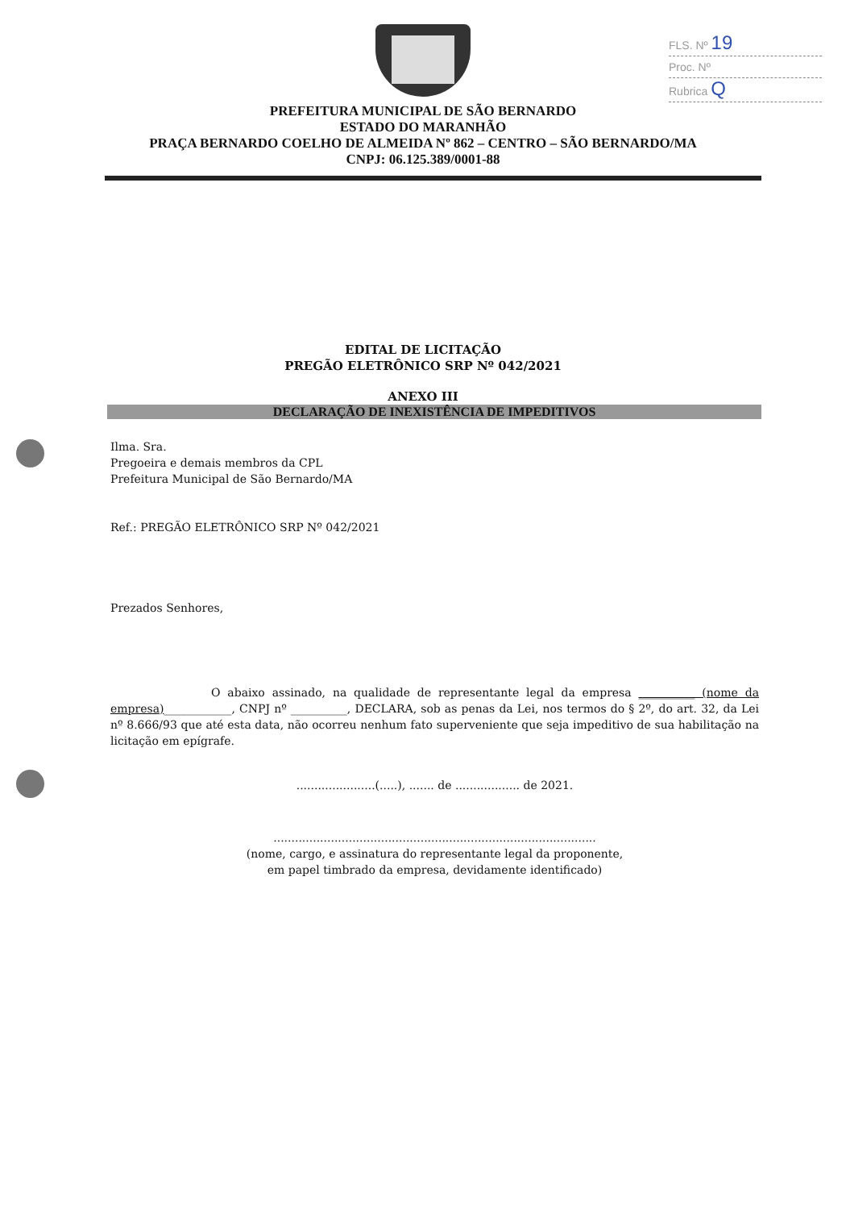FLS. Nº 19
Proc. Nº
Rubrica Q
PREFEITURA MUNICIPAL DE SÃO BERNARDO
ESTADO DO MARANHÃO
PRAÇA BERNARDO COELHO DE ALMEIDA Nº 862 – CENTRO – SÃO BERNARDO/MA
CNPJ: 06.125.389/0001-88
EDITAL DE LICITAÇÃO
PREGÃO ELETRÔNICO SRP Nº 042/2021
ANEXO III
DECLARAÇÃO DE INEXISTÊNCIA DE IMPEDITIVOS
Ilma. Sra.
Pregoeira e demais membros da CPL
Prefeitura Municipal de São Bernardo/MA
Ref.: PREGÃO ELETRÔNICO SRP Nº 042/2021
Prezados Senhores,
O abaixo assinado, na qualidade de representante legal da empresa __________ (nome da empresa)____________, CNPJ nº __________, DECLARA, sob as penas da Lei, nos termos do § 2º, do art. 32, da Lei nº 8.666/93 que até esta data, não ocorreu nenhum fato superveniente que seja impeditivo de sua habilitação na licitação em epígrafe.
......................(.....), ....... de .................. de 2021.
..........................................................................................
(nome, cargo, e assinatura do representante legal da proponente,
em papel timbrado da empresa, devidamente identificado)